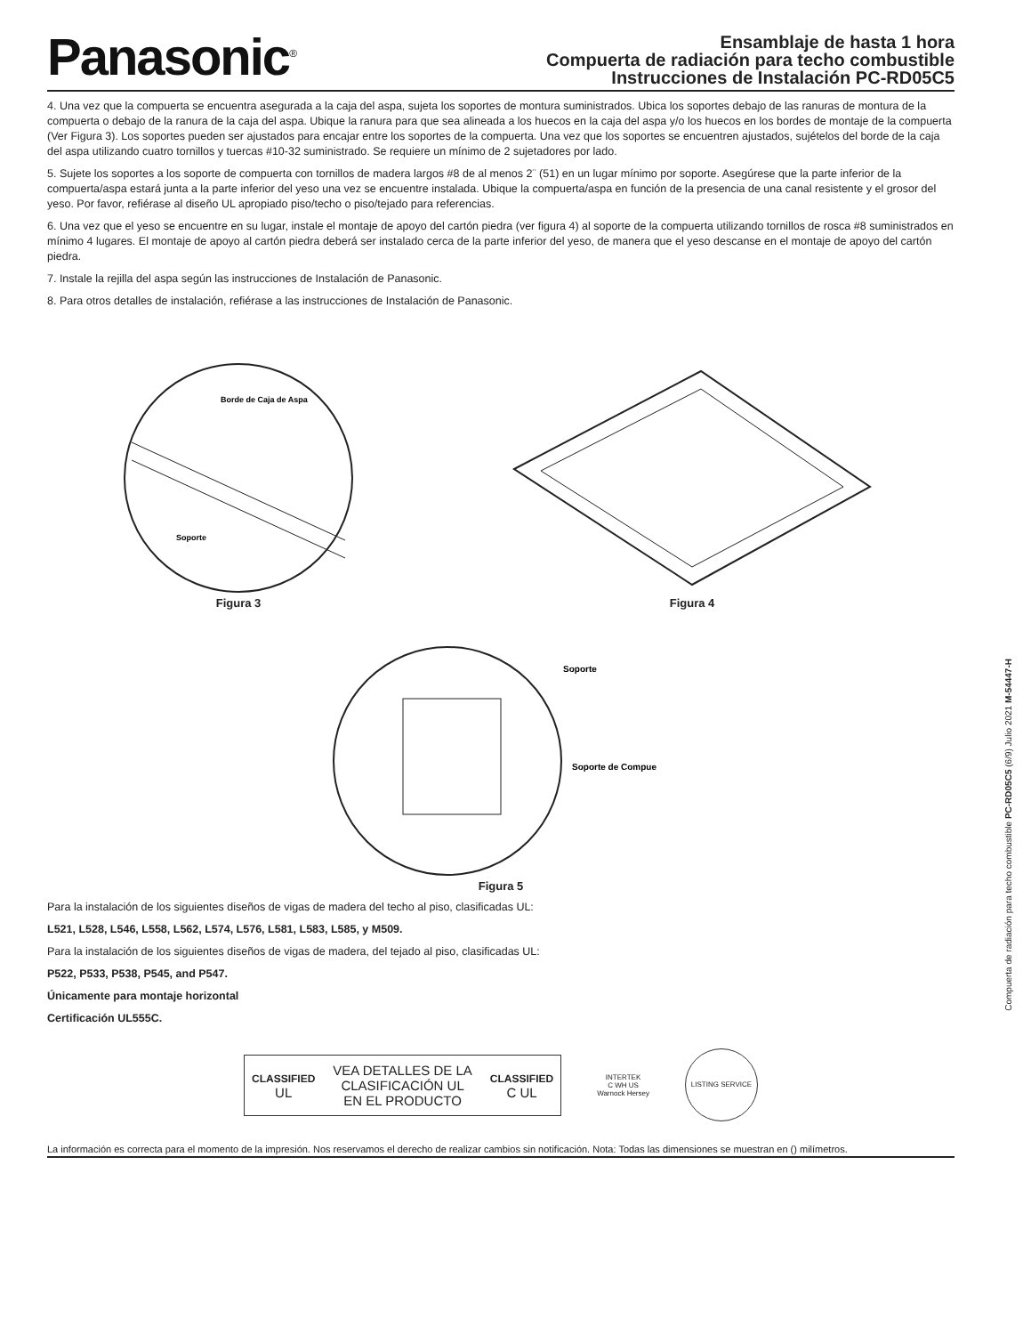Panasonic<sup>®</sup>
Ensamblaje de hasta 1 hora
Compuerta de radiación para techo combustible
Instrucciones de Instalación PC-RD05C5
4. Una vez que la compuerta se encuentra asegurada a la caja del aspa, sujeta los soportes de montura suministrados. Ubica los soportes debajo de las ranuras de montura de la compuerta o debajo de la ranura de la caja del aspa. Ubique la ranura para que sea alineada a los huecos en la caja del aspa y/o los huecos en los bordes de montaje de la compuerta (Ver Figura 3). Los soportes pueden ser ajustados para encajar entre los soportes de la compuerta. Una vez que los soportes se encuentren ajustados, sujételos del borde de la caja del aspa utilizando cuatro tornillos y tuercas #10-32 suministrado. Se requiere un mínimo de 2 sujetadores por lado.
5. Sujete los soportes a los soporte de compuerta con tornillos de madera largos #8 de al menos 2¨ (51) en un lugar mínimo por soporte. Asegúrese que la parte inferior de la compuerta/aspa estará junta a la parte inferior del yeso una vez se encuentre instalada. Ubique la compuerta/aspa en función de la presencia de una canal resistente y el grosor del yeso. Por favor, refiérase al diseño UL apropiado piso/techo o piso/tejado para referencias.
6. Una vez que el yeso se encuentre en su lugar, instale el montaje de apoyo del cartón piedra (ver figura 4) al soporte de la compuerta utilizando tornillos de rosca #8 suministrados en mínimo 4 lugares. El montaje de apoyo al cartón piedra deberá ser instalado cerca de la parte inferior del yeso, de manera que el yeso descanse en el montaje de apoyo del cartón piedra.
7. Instale la rejilla del aspa según las instrucciones de Instalación de Panasonic.
8. Para otros detalles de instalación, refiérase a las instrucciones de Instalación de Panasonic.
Borde de Caja de Aspa
Soporte
Figura 3
Figura 4
Soporte
Soporte de Compue
Figura 5
Para la instalación de los siguientes diseños de vigas de madera del techo al piso, clasificadas UL:
L521, L528, L546, L558, L562, L574, L576, L581, L583, L585, y M509.
Para la instalación de los siguientes diseños de vigas de madera, del tejado al piso, clasificadas UL:
P522, P533, P538, P545, and P547.
Únicamente para montaje horizontal
Certificación UL555C.
CLASSIFIED
UL
VEA DETALLES DE LA
CLASIFICACIÓN UL
EN EL PRODUCTO
CLASSIFIED
C UL
INTERTEK
C WH US
Warnock Hersey
LISTING SERVICE
La información es correcta para el momento de la impresión. Nos reservamos el derecho de realizar cambios sin notificación. Nota: Todas las dimensiones se muestran en () milímetros.
Compuerta de radiación para techo combustible PC-RD05C5 (6/9) Julio 2021 M-54447-H